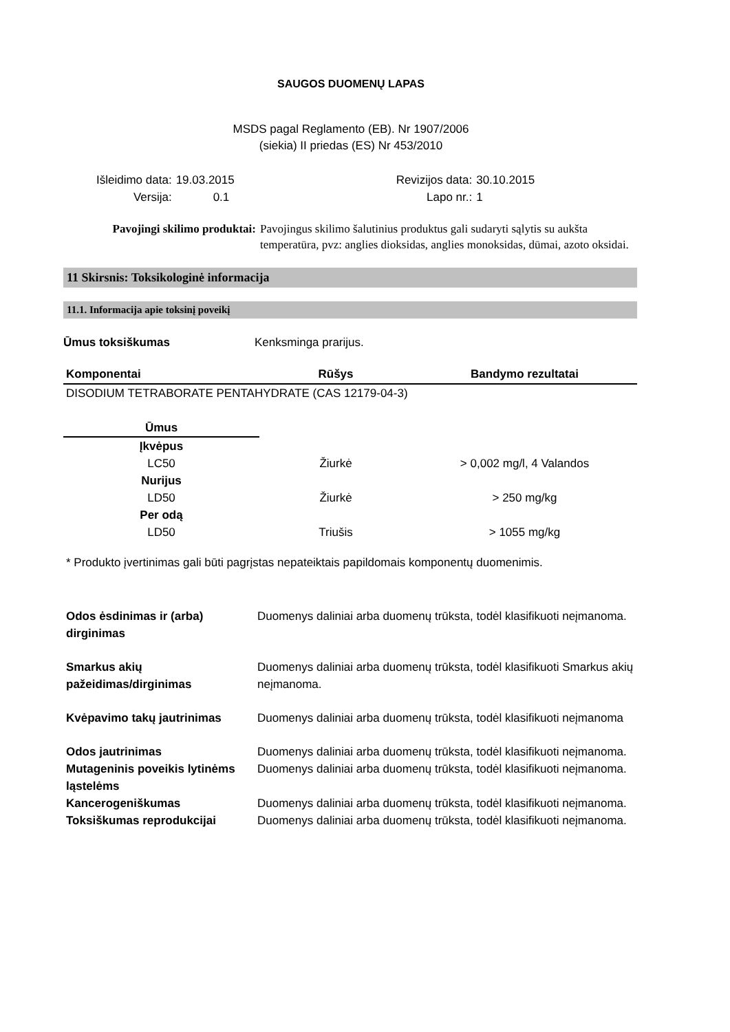SAUGOS DUOMENŲ LAPAS
MSDS pagal Reglamento (EB). Nr 1907/2006
(siekia) II priedas (ES) Nr 453/2010
| Išleidimo data: | 19.03.2015 | Revizijos data: | 30.10.2015 |
| Versija: | 0.1 | Lapo nr.: | 1 |
| Pavojingi skilimo produktai: | Pavojingus skilimo šalutinius produktus gali sudaryti sąlytis su aukšta temperatūra, pvz: anglies dioksidas, anglies monoksidas, dūmai, azoto oksidai. |
11 Skirsnis: Toksikologinė informacija
11.1. Informacija apie toksinį poveikį
| Ūmus toksiškumas | Kenksminga prarijus. |
| Komponentai | Rūšys | Bandymo rezultatai |
| --- | --- | --- |
| DISODIUM TETRABORATE PENTAHYDRATE (CAS 12179-04-3) | | |
| Ūmus | | |
| Įkvėpus | | |
| LC50 | Žiurkė | > 0,002 mg/l, 4 Valandos |
| Nurijus | | |
| LD50 | Žiurkė | > 250 mg/kg |
| Per odą | | |
| LD50 | Triušis | > 1055 mg/kg |
* Produkto įvertinimas gali būti pagrįstas nepateiktais papildomais komponentų duomenimis.
| Odos ėsdinimas ir (arba) dirginimas | Duomenys daliniai arba duomenų trūksta, todėl klasifikuoti neįmanoma. |
| Smarkus akių pažeidimas/dirginimas | Duomenys daliniai arba duomenų trūksta, todėl klasifikuoti Smarkus akių neįmanoma. |
| Kvėpavimo takų jautrinimas | Duomenys daliniai arba duomenų trūksta, todėl klasifikuoti neįmanoma |
| Odos jautrinimas | Duomenys daliniai arba duomenų trūksta, todėl klasifikuoti neįmanoma. |
| Mutageninis poveikis lytinėms ląstelėms | Duomenys daliniai arba duomenų trūksta, todėl klasifikuoti neįmanoma. |
| Kancerogeniškumas | Duomenys daliniai arba duomenų trūksta, todėl klasifikuoti neįmanoma. |
| Toksiškumas reprodukcijai | Duomenys daliniai arba duomenų trūksta, todėl klasifikuoti neįmanoma. |